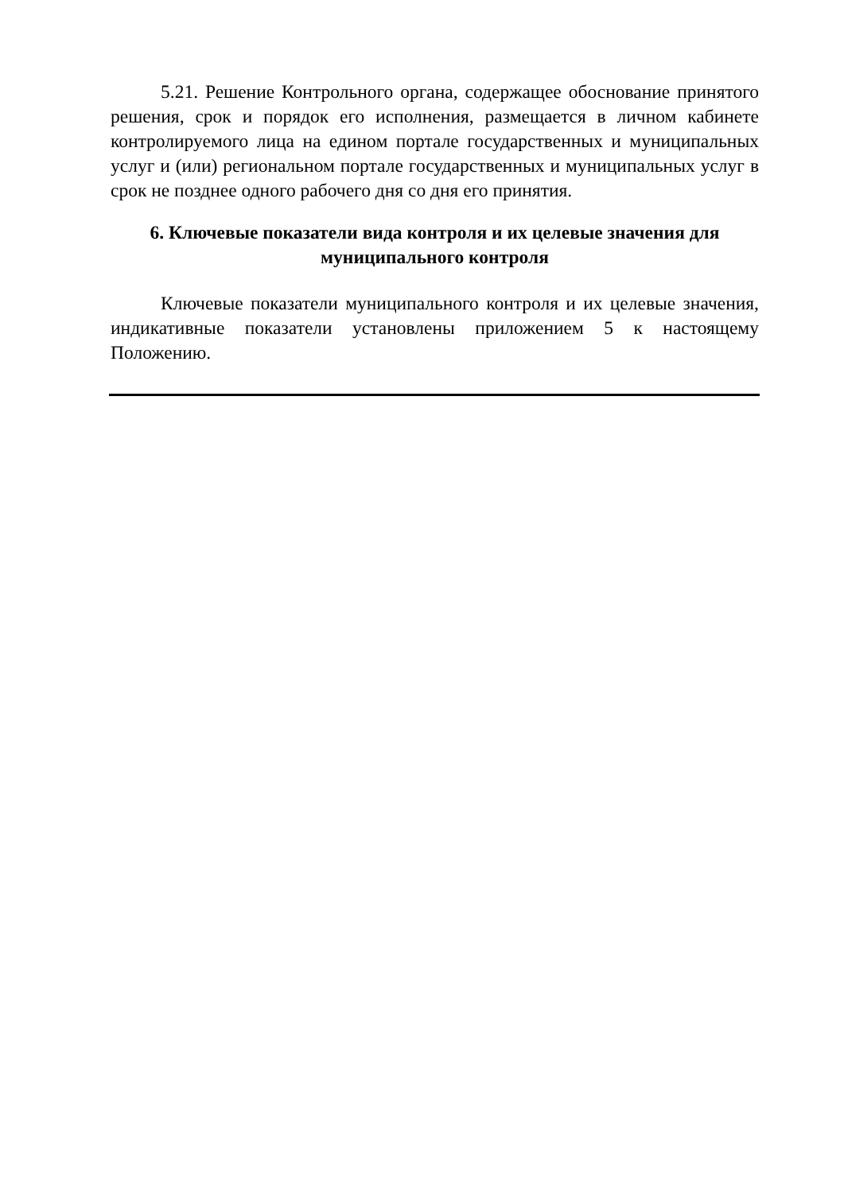5.21. Решение Контрольного органа, содержащее обоснование принятого решения, срок и порядок его исполнения, размещается в личном кабинете контролируемого лица на едином портале государственных и муниципальных услуг и (или) региональном портале государственных и муниципальных услуг в срок не позднее одного рабочего дня со дня его принятия.
6. Ключевые показатели вида контроля и их целевые значения для муниципального контроля
Ключевые показатели муниципального контроля и их целевые значения, индикативные показатели установлены приложением 5 к настоящему Положению.